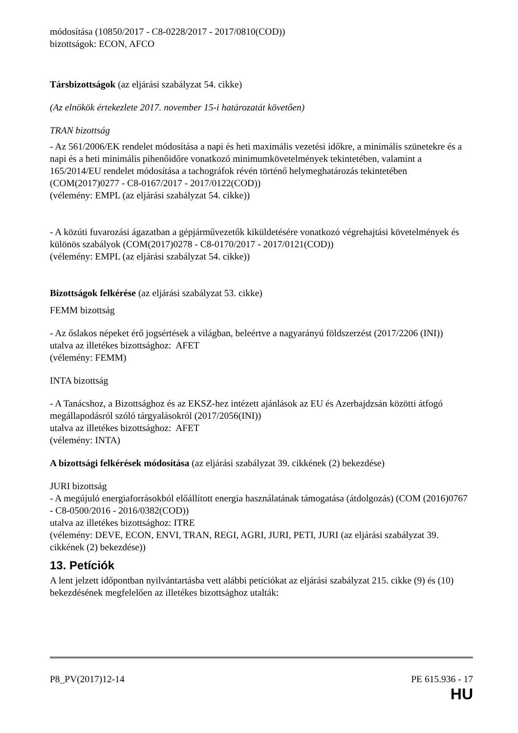módosítása (10850/2017 - C8-0228/2017 - 2017/0810(COD))
bizottságok: ECON, AFCO
Társbizottságok (az eljárási szabályzat 54. cikke)
(Az elnökök értekezlete 2017. november 15-i határozatát követően)
TRAN bizottság
- Az 561/2006/EK rendelet módosítása a napi és heti maximális vezetési időkre, a minimális szünetekre és a napi és a heti minimális pihenőidőre vonatkozó minimumkövetelmények tekintetében, valamint a 165/2014/EU rendelet módosítása a tachográfok révén történő helymeghatározás tekintetében (COM(2017)0277 - C8-0167/2017 - 2017/0122(COD))
(vélemény: EMPL (az eljárási szabályzat 54. cikke))
- A közúti fuvarozási ágazatban a gépjárművezetők kiküldetésére vonatkozó végrehajtási követelmények és különös szabályok (COM(2017)0278 - C8-0170/2017 - 2017/0121(COD))
(vélemény: EMPL (az eljárási szabályzat 54. cikke))
Bizottságok felkérése (az eljárási szabályzat 53. cikke)
FEMM bizottság
- Az őslakos népeket érő jogsértések a világban, beleértve a nagyarányú földszerzést (2017/2206 (INI))
utalva az illetékes bizottsághoz: AFET
(vélemény: FEMM)
INTA bizottság
- A Tanácshoz, a Bizottsághoz és az EKSZ-hez intézett ajánlások az EU és Azerbajdzsán közötti átfogó megállapodásról szóló tárgyalásokról (2017/2056(INI))
utalva az illetékes bizottsághoz: AFET
(vélemény: INTA)
A bizottsági felkérések módosítása (az eljárási szabályzat 39. cikkének (2) bekezdése)
JURI bizottság
- A megújuló energiaforrásokból előállított energia használatának támogatása (átdolgozás) (COM (2016)0767 - C8-0500/2016 - 2016/0382(COD))
utalva az illetékes bizottsághoz: ITRE
(vélemény: DEVE, ECON, ENVI, TRAN, REGI, AGRI, JURI, PETI, JURI (az eljárási szabályzat 39. cikkének (2) bekezdése))
13. Petíciók
A lent jelzett időpontban nyilvántartásba vett alábbi petíciókat az eljárási szabályzat 215. cikke (9) és (10) bekezdésének megfelelően az illetékes bizottsághoz utalták:
P8_PV(2017)12-14 PE 615.936 - 17
HU